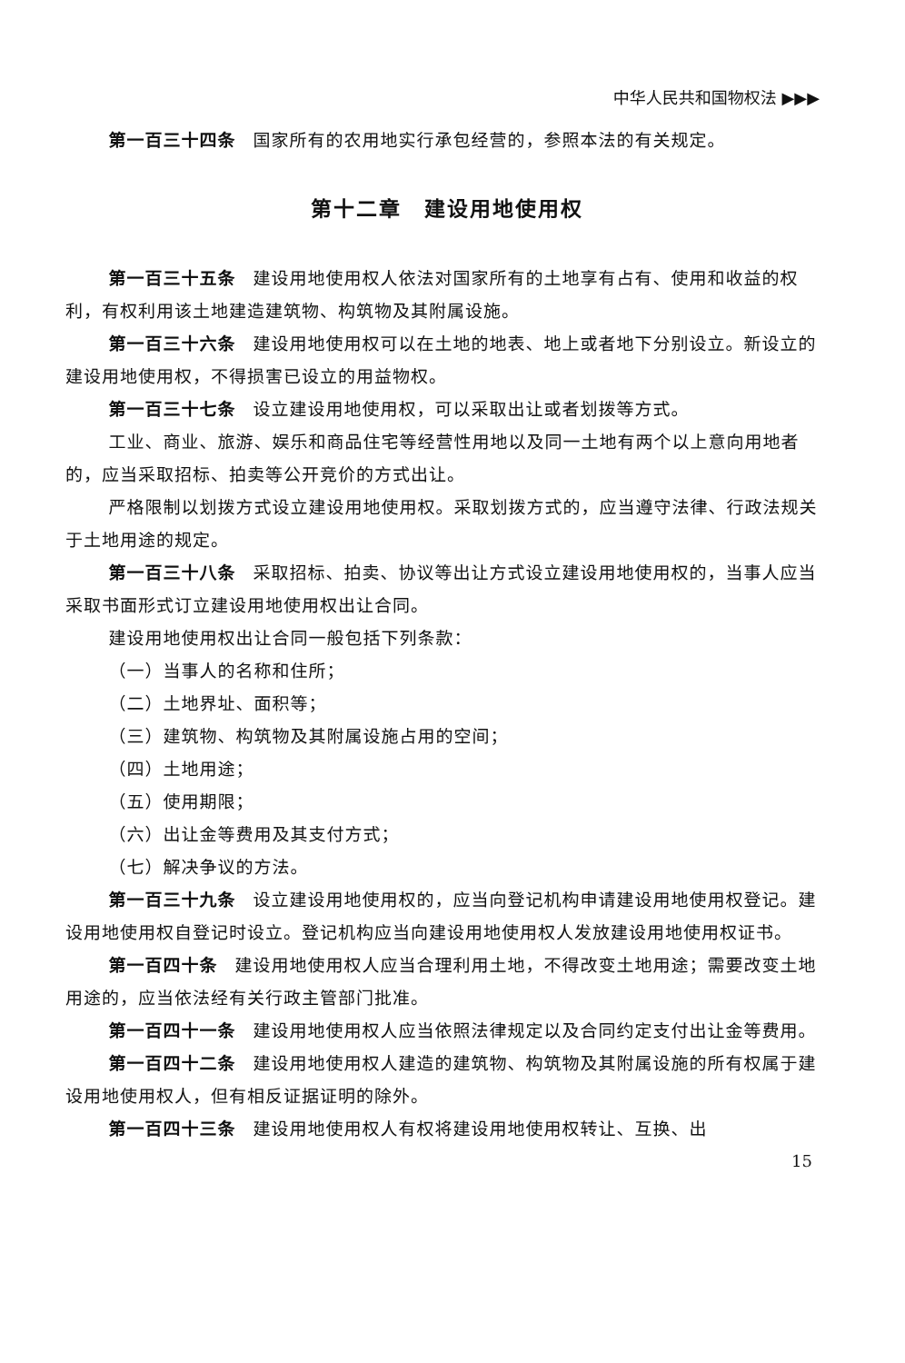中华人民共和国物权法 ▶▶▶
第一百三十四条 国家所有的农用地实行承包经营的，参照本法的有关规定。
第十二章　建设用地使用权
第一百三十五条 建设用地使用权人依法对国家所有的土地享有占有、使用和收益的权利，有权利用该土地建造建筑物、构筑物及其附属设施。
第一百三十六条 建设用地使用权可以在土地的地表、地上或者地下分别设立。新设立的建设用地使用权，不得损害已设立的用益物权。
第一百三十七条 设立建设用地使用权，可以采取出让或者划拨等方式。
工业、商业、旅游、娱乐和商品住宅等经营性用地以及同一土地有两个以上意向用地者的，应当采取招标、拍卖等公开竞价的方式出让。
严格限制以划拨方式设立建设用地使用权。采取划拨方式的，应当遵守法律、行政法规关于土地用途的规定。
第一百三十八条 采取招标、拍卖、协议等出让方式设立建设用地使用权的，当事人应当采取书面形式订立建设用地使用权出让合同。
建设用地使用权出让合同一般包括下列条款：
（一）当事人的名称和住所；
（二）土地界址、面积等；
（三）建筑物、构筑物及其附属设施占用的空间；
（四）土地用途；
（五）使用期限；
（六）出让金等费用及其支付方式；
（七）解决争议的方法。
第一百三十九条 设立建设用地使用权的，应当向登记机构申请建设用地使用权登记。建设用地使用权自登记时设立。登记机构应当向建设用地使用权人发放建设用地使用权证书。
第一百四十条 建设用地使用权人应当合理利用土地，不得改变土地用途；需要改变土地用途的，应当依法经有关行政主管部门批准。
第一百四十一条 建设用地使用权人应当依照法律规定以及合同约定支付出让金等费用。
第一百四十二条 建设用地使用权人建造的建筑物、构筑物及其附属设施的所有权属于建设用地使用权人，但有相反证据证明的除外。
第一百四十三条 建设用地使用权人有权将建设用地使用权转让、互换、出
15